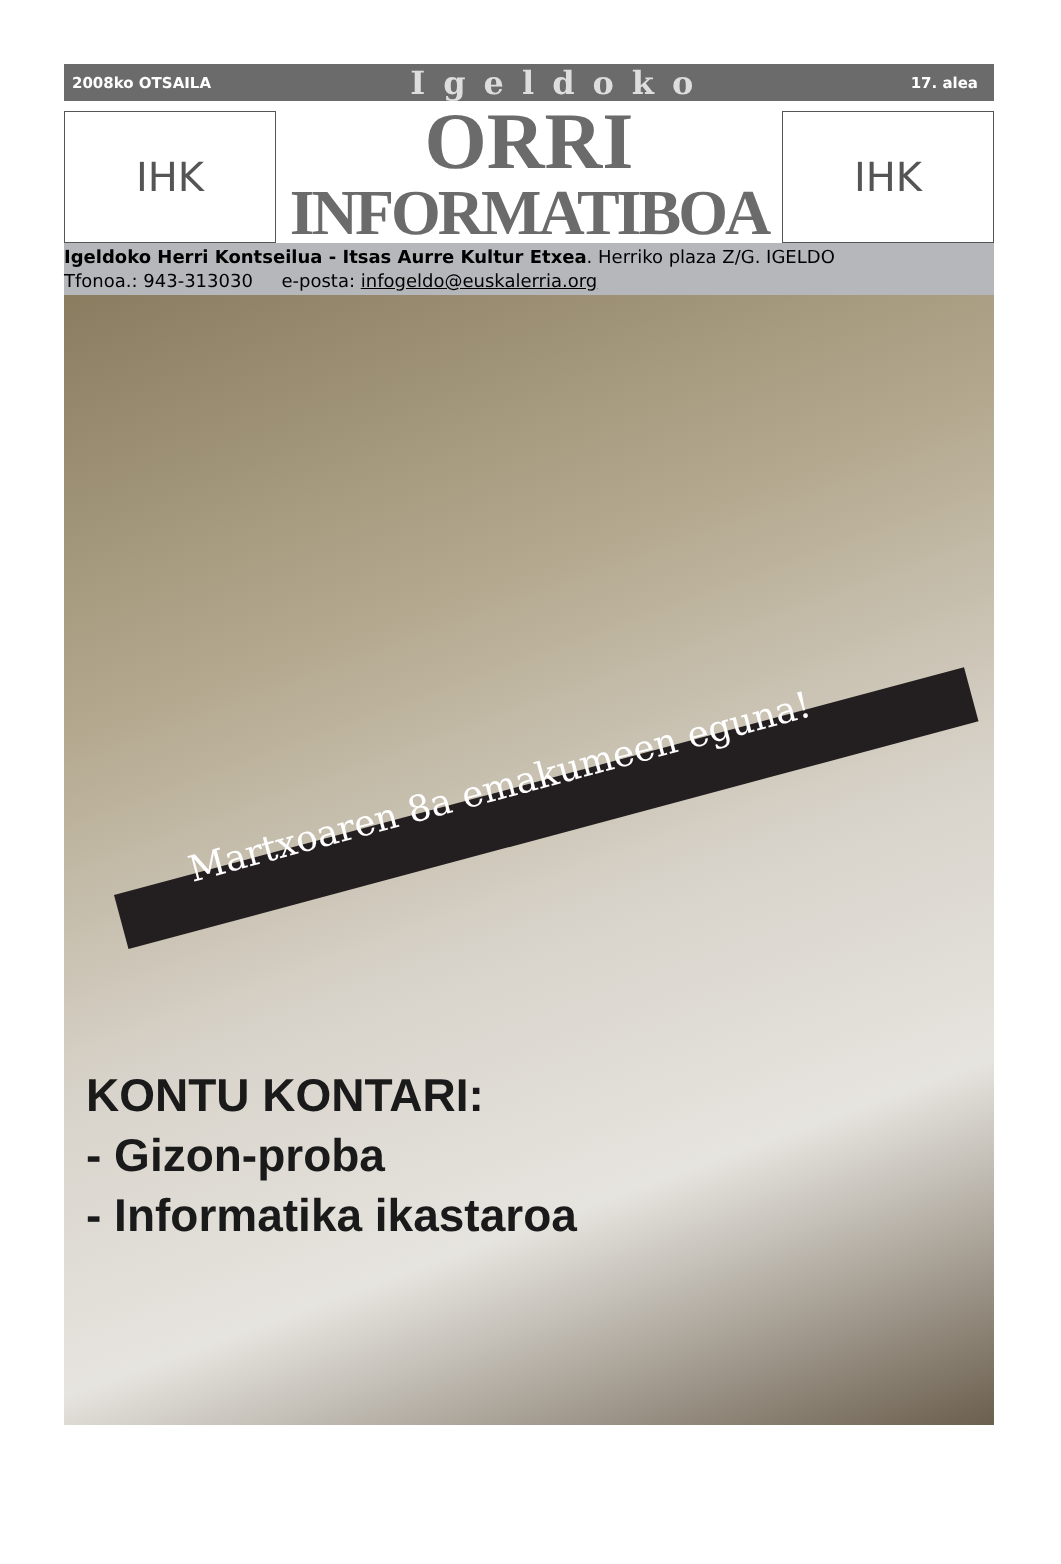2008ko OTSAILA Igeldoko 17. alea
IHK
ORRI
INFORMATIBOA
IHK
Igeldoko Herri Kontseilua - Itsas Aurre Kultur Etxea. Herriko plaza Z/G. IGELDO
Tfonoa.: 943-313030 e-posta: infogeldo@euskalerria.org
Martxoaren 8a emakumeen eguna!
KONTU KONTARI:
- Gizon-proba
- Informatika ikastaroa